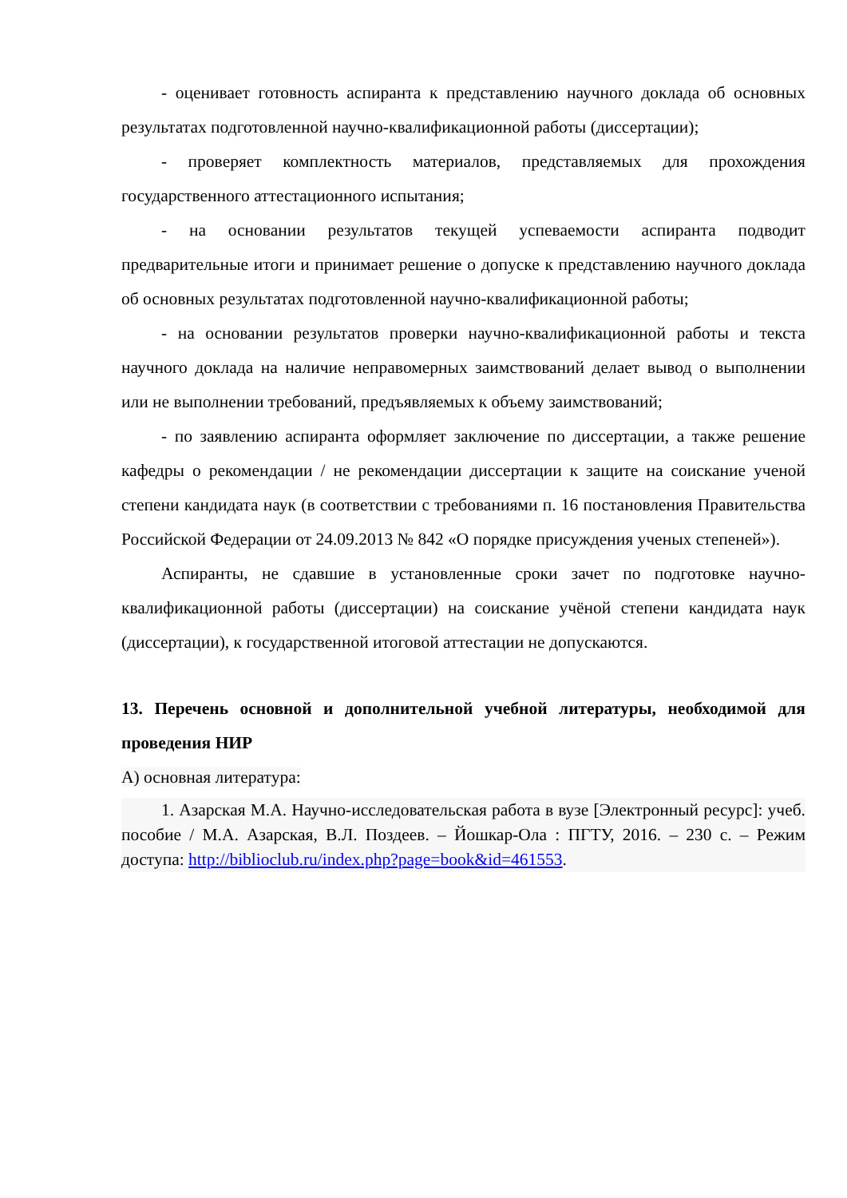- оценивает готовность аспиранта к представлению научного доклада об основных результатах подготовленной научно-квалификационной работы (диссертации);
- проверяет комплектность материалов, представляемых для прохождения государственного аттестационного испытания;
- на основании результатов текущей успеваемости аспиранта подводит предварительные итоги и принимает решение о допуске к представлению научного доклада об основных результатах подготовленной научно-квалификационной работы;
- на основании результатов проверки научно-квалификационной работы и текста научного доклада на наличие неправомерных заимствований делает вывод о выполнении или не выполнении требований, предъявляемых к объему заимствований;
- по заявлению аспиранта оформляет заключение по диссертации, а также решение кафедры о рекомендации / не рекомендации диссертации к защите на соискание ученой степени кандидата наук (в соответствии с требованиями п. 16 постановления Правительства Российской Федерации от 24.09.2013 № 842 «О порядке присуждения ученых степеней»).
Аспиранты, не сдавшие в установленные сроки зачет по подготовке научно-квалификационной работы (диссертации) на соискание учёной степени кандидата наук (диссертации), к государственной итоговой аттестации не допускаются.
13. Перечень основной и дополнительной учебной литературы, необходимой для проведения НИР
А) основная литература:
1. Азарская М.А. Научно-исследовательская работа в вузе [Электронный ресурс]: учеб. пособие / М.А. Азарская, В.Л. Поздеев. – Йошкар-Ола : ПГТУ, 2016. – 230 с. – Режим доступа: http://biblioclub.ru/index.php?page=book&id=461553.